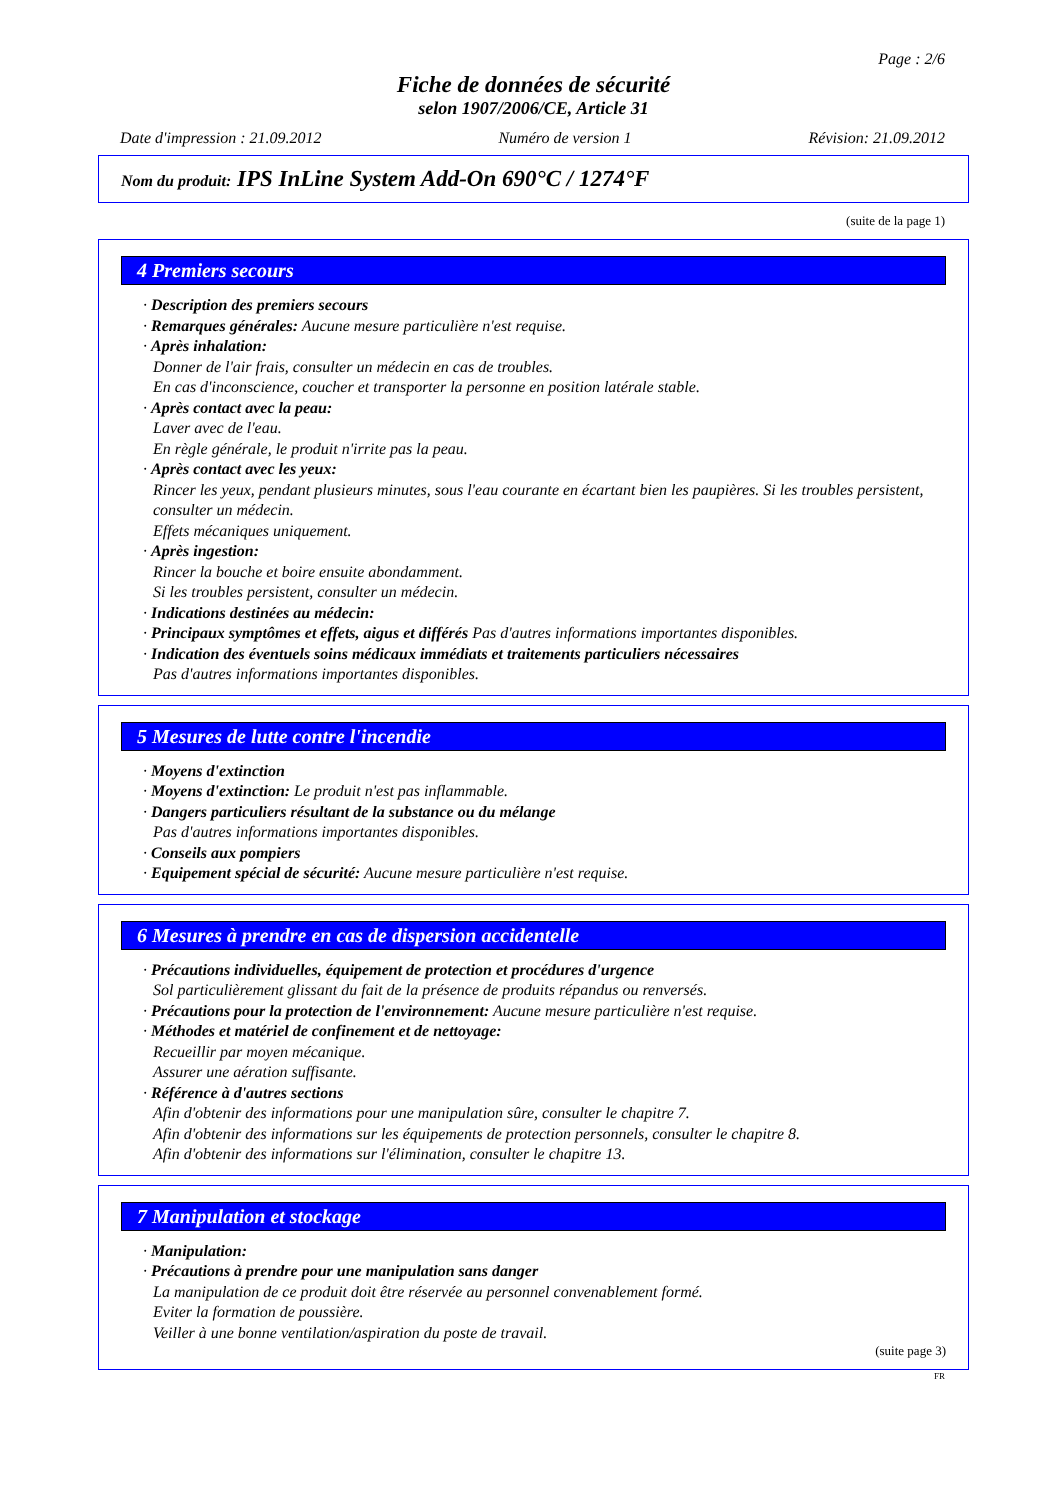Page : 2/6
Fiche de données de sécurité
selon 1907/2006/CE, Article 31
Date d'impression : 21.09.2012 Numéro de version 1 Révision: 21.09.2012
Nom du produit: IPS InLine System Add-On 690°C / 1274°F
(suite de la page 1)
4 Premiers secours
· Description des premiers secours
· Remarques générales: Aucune mesure particulière n'est requise.
· Après inhalation:
Donner de l'air frais, consulter un médecin en cas de troubles.
En cas d'inconscience, coucher et transporter la personne en position latérale stable.
· Après contact avec la peau:
Laver avec de l'eau.
En règle générale, le produit n'irrite pas la peau.
· Après contact avec les yeux:
Rincer les yeux, pendant plusieurs minutes, sous l'eau courante en écartant bien les paupières. Si les troubles persistent, consulter un médecin.
Effets mécaniques uniquement.
· Après ingestion:
Rincer la bouche et boire ensuite abondamment.
Si les troubles persistent, consulter un médecin.
· Indications destinées au médecin:
· Principaux symptômes et effets, aigus et différés Pas d'autres informations importantes disponibles.
· Indication des éventuels soins médicaux immédiats et traitements particuliers nécessaires
Pas d'autres informations importantes disponibles.
5 Mesures de lutte contre l'incendie
· Moyens d'extinction
· Moyens d'extinction: Le produit n'est pas inflammable.
· Dangers particuliers résultant de la substance ou du mélange
Pas d'autres informations importantes disponibles.
· Conseils aux pompiers
· Equipement spécial de sécurité: Aucune mesure particulière n'est requise.
6 Mesures à prendre en cas de dispersion accidentelle
· Précautions individuelles, équipement de protection et procédures d'urgence
Sol particulièrement glissant du fait de la présence de produits répandus ou renversés.
· Précautions pour la protection de l'environnement: Aucune mesure particulière n'est requise.
· Méthodes et matériel de confinement et de nettoyage:
Recueillir par moyen mécanique.
Assurer une aération suffisante.
· Référence à d'autres sections
Afin d'obtenir des informations pour une manipulation sûre, consulter le chapitre 7.
Afin d'obtenir des informations sur les équipements de protection personnels, consulter le chapitre 8.
Afin d'obtenir des informations sur l'élimination, consulter le chapitre 13.
7 Manipulation et stockage
· Manipulation:
· Précautions à prendre pour une manipulation sans danger
La manipulation de ce produit doit être réservée au personnel convenablement formé.
Eviter la formation de poussière.
Veiller à une bonne ventilation/aspiration du poste de travail.
(suite page 3)
FR